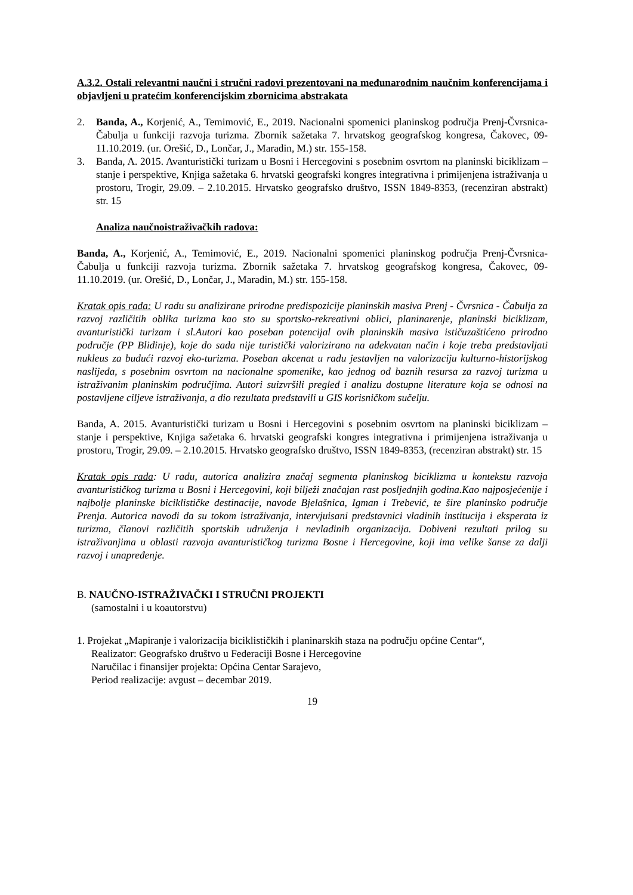A.3.2. Ostali relevantni naučni i stručni radovi prezentovani na međunarodnim naučnim konferencijama i objavljeni u pratećim konferencijskim zbornicima abstrakata
2. Banda, A., Korjenić, A., Temimović, E., 2019. Nacionalni spomenici planinskog područja Prenj-Čvrsnica-Čabulja u funkciji razvoja turizma. Zbornik sažetaka 7. hrvatskog geografskog kongresa, Čakovec, 09-11.10.2019. (ur. Orešić, D., Lončar, J., Maradin, M.) str. 155-158.
3. Banda, A. 2015. Avanturistički turizam u Bosni i Hercegovini s posebnim osvrtom na planinski biciklizam – stanje i perspektive, Knjiga sažetaka 6. hrvatski geografski kongres integrativna i primijenjena istraživanja u prostoru, Trogir, 29.09. – 2.10.2015. Hrvatsko geografsko društvo, ISSN 1849-8353, (recenziran abstrakt) str. 15
Analiza naučnoistraživačkih radova:
Banda, A., Korjenić, A., Temimović, E., 2019. Nacionalni spomenici planinskog područja Prenj-Čvrsnica-Čabulja u funkciji razvoja turizma. Zbornik sažetaka 7. hrvatskog geografskog kongresa, Čakovec, 09-11.10.2019. (ur. Orešić, D., Lončar, J., Maradin, M.) str. 155-158.
Kratak opis rada: U radu su analizirane prirodne predispozicije planinskih masiva Prenj - Čvrsnica - Čabulja za razvoj različitih oblika turizma kao sto su sportsko-rekreativni oblici, planinarenje, planinski biciklizam, avanturistički turizam i sl.Autori kao poseban potencijal ovih planinskih masiva ističuzaštićeno prirodno područje (PP Blidinje), koje do sada nije turistički valorizirano na adekvatan način i koje treba predstavljati nukleus za budući razvoj eko-turizma. Poseban akcenat u radu jestavljen na valorizaciju kulturno-historijskog naslijeđa, s posebnim osvrtom na nacionalne spomenike, kao jednog od baznih resursa za razvoj turizma u istraživanim planinskim područjima. Autori suizvršili pregled i analizu dostupne literature koja se odnosi na postavljene ciljeve istraživanja, a dio rezultata predstavili u GIS korisničkom sučelju.
Banda, A. 2015. Avanturistički turizam u Bosni i Hercegovini s posebnim osvrtom na planinski biciklizam – stanje i perspektive, Knjiga sažetaka 6. hrvatski geografski kongres integrativna i primijenjena istraživanja u prostoru, Trogir, 29.09. – 2.10.2015. Hrvatsko geografsko društvo, ISSN 1849-8353, (recenziran abstrakt) str. 15
Kratak opis rada: U radu, autorica analizira značaj segmenta planinskog biciklizma u kontekstu razvoja avanturističkog turizma u Bosni i Hercegovini, koji bilježi značajan rast posljednjih godina.Kao najposjećenije i najbolje planinske biciklističke destinacije, navode Bjelašnica, Igman i Trebević, te šire planinsko područje Prenja. Autorica navodi da su tokom istraživanja, intervjuisani predstavnici vladinih institucija i eksperata iz turizma, članovi različitih sportskih udruženja i nevladinih organizacija. Dobiveni rezultati prilog su istraživanjima u oblasti razvoja avanturističkog turizma Bosne i Hercegovine, koji ima velike šanse za dalji razvoj i unapređenje.
B. NAUČNO-ISTRAŽIVAČKI I STRUČNI PROJEKTI
(samostalni i u koautorstvu)
1. Projekat „Mapiranje i valorizacija biciklističkih i planinarskih staza na području općine Centar“,
Realizator: Geografsko društvo u Federaciji Bosne i Hercegovine
Naručilac i finansijer projekta: Općina Centar Sarajevo,
Period realizacije: avgust – decembar 2019.
19